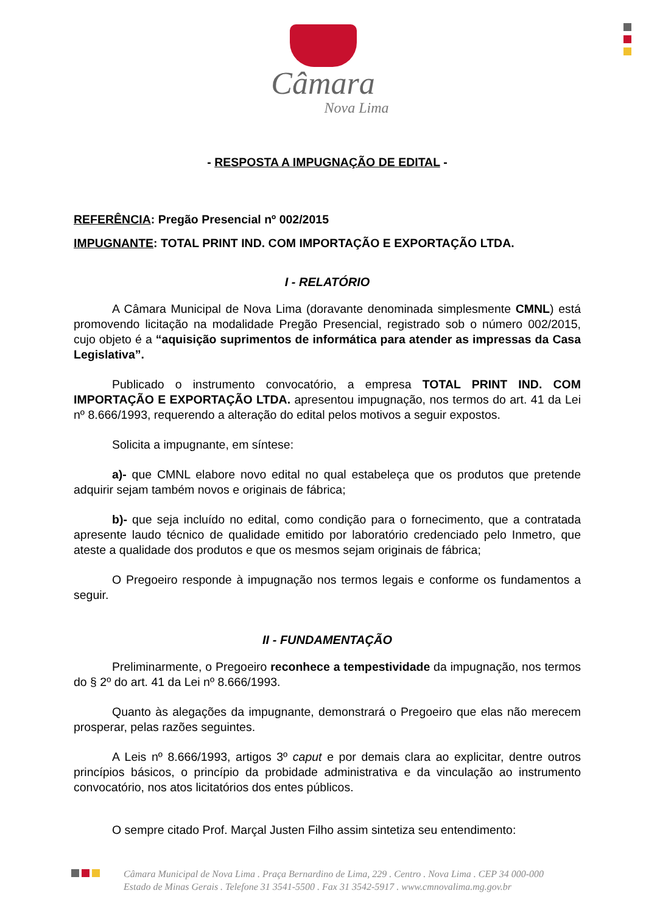Câmara
Nova Lima
- RESPOSTA A IMPUGNAÇÃO DE EDITAL -
REFERÊNCIA: Pregão Presencial nº 002/2015
IMPUGNANTE: TOTAL PRINT IND. COM IMPORTAÇÃO E EXPORTAÇÃO LTDA.
I - RELATÓRIO
A Câmara Municipal de Nova Lima (doravante denominada simplesmente CMNL) está promovendo licitação na modalidade Pregão Presencial, registrado sob o número 002/2015, cujo objeto é a “aquisição suprimentos de informática para atender as impressas da Casa Legislativa”.
Publicado o instrumento convocatório, a empresa TOTAL PRINT IND. COM IMPORTAÇÃO E EXPORTAÇÃO LTDA. apresentou impugnação, nos termos do art. 41 da Lei nº 8.666/1993, requerendo a alteração do edital pelos motivos a seguir expostos.
Solicita a impugnante, em síntese:
a)- que CMNL elabore novo edital no qual estabeleça que os produtos que pretende adquirir sejam também novos e originais de fábrica;
b)- que seja incluído no edital, como condição para o fornecimento, que a contratada apresente laudo técnico de qualidade emitido por laboratório credenciado pelo Inmetro, que ateste a qualidade dos produtos e que os mesmos sejam originais de fábrica;
O Pregoeiro responde à impugnação nos termos legais e conforme os fundamentos a seguir.
II - FUNDAMENTAÇÃO
Preliminarmente, o Pregoeiro reconhece a tempestividade da impugnação, nos termos do § 2º do art. 41 da Lei nº 8.666/1993.
Quanto às alegações da impugnante, demonstrará o Pregoeiro que elas não merecem prosperar, pelas razões seguintes.
A Leis nº 8.666/1993, artigos 3º caput e por demais clara ao explicitar, dentre outros princípios básicos, o princípio da probidade administrativa e da vinculação ao instrumento convocatório, nos atos licitatórios dos entes públicos.
O sempre citado Prof. Marçal Justen Filho assim sintetiza seu entendimento:
Câmara Municipal de Nova Lima . Praça Bernardino de Lima, 229 . Centro . Nova Lima . CEP 34 000-000
Estado de Minas Gerais . Telefone 31 3541-5500 . Fax 31 3542-5917 . www.cmnovalima.mg.gov.br